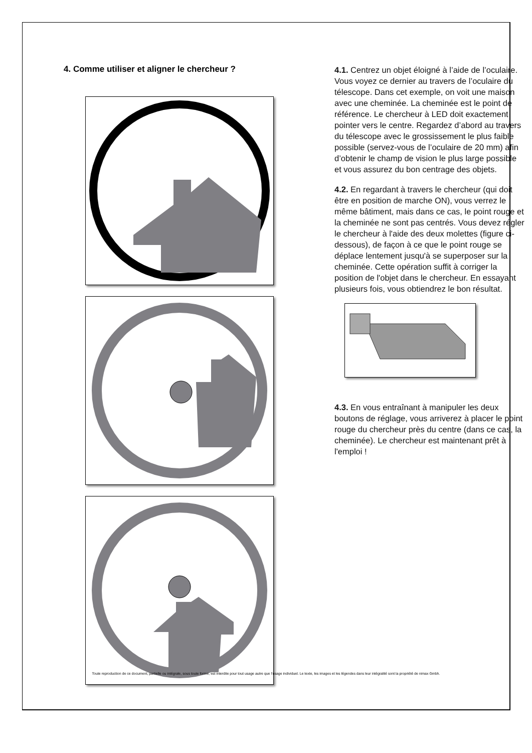4. Comme utiliser et aligner le chercheur ?
4.1. Centrez un objet éloigné à l’aide de l’oculaire. Vous voyez ce dernier au travers de l’oculaire du télescope. Dans cet exemple, on voit une maison avec une cheminée. La cheminée est le point de référence. Le chercheur à LED doit exactement pointer vers le centre. Regardez d’abord au travers du télescope avec le grossissement le plus faible possible (servez-vous de l’oculaire de 20 mm) afin d’obtenir le champ de vision le plus large possible et vous assurez du bon centrage des objets.
4.2. En regardant à travers le chercheur (qui doit être en position de marche ON), vous verrez le même bâtiment, mais dans ce cas, le point rouge et la cheminée ne sont pas centrés. Vous devez régler le chercheur à l'aide des deux molettes (figure ci-dessous), de façon à ce que le point rouge se déplace lentement jusqu'à se superposer sur la cheminée. Cette opération suffit à corriger la position de l'objet dans le chercheur. En essayant plusieurs fois, vous obtiendrez le bon résultat.
4.3. En vous entraînant à manipuler les deux boutons de réglage, vous arriverez à placer le point rouge du chercheur près du centre (dans ce cas, la cheminée). Le chercheur est maintenant prêt à l'emploi !
Toute reproduction de ce document, partielle ou intégrale, sous toute forme, est interdite pour tout usage autre que l’usage individuel. Le texte, les images et les légendes dans leur intégralité sont la propriété de nimax Gmbh.